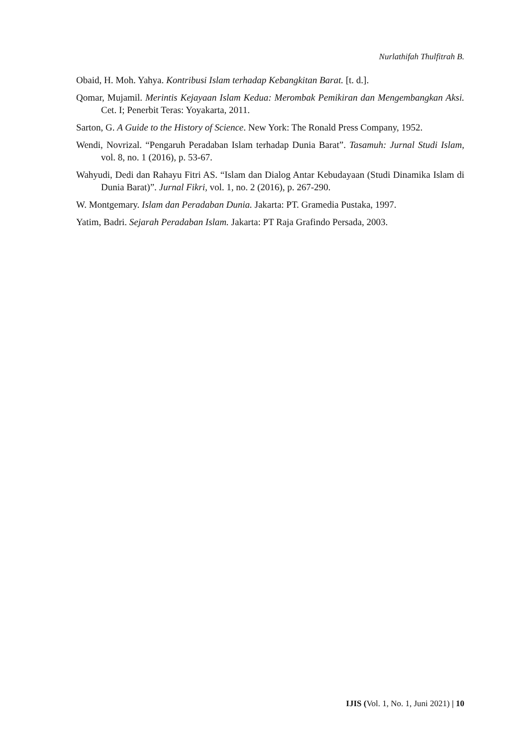Nurlathifah Thulfitrah B.
Obaid, H. Moh. Yahya. Kontribusi Islam terhadap Kebangkitan Barat. [t. d.].
Qomar, Mujamil. Merintis Kejayaan Islam Kedua: Merombak Pemikiran dan Mengembangkan Aksi. Cet. I; Penerbit Teras: Yoyakarta, 2011.
Sarton, G. A Guide to the History of Science. New York: The Ronald Press Company, 1952.
Wendi, Novrizal. “Pengaruh Peradaban Islam terhadap Dunia Barat”. Tasamuh: Jurnal Studi Islam, vol. 8, no. 1 (2016), p. 53-67.
Wahyudi, Dedi dan Rahayu Fitri AS. “Islam dan Dialog Antar Kebudayaan (Studi Dinamika Islam di Dunia Barat)”. Jurnal Fikri, vol. 1, no. 2 (2016), p. 267-290.
W. Montgemary. Islam dan Peradaban Dunia. Jakarta: PT. Gramedia Pustaka, 1997.
Yatim, Badri. Sejarah Peradaban Islam. Jakarta: PT Raja Grafindo Persada, 2003.
IJIS (Vol. 1, No. 1, Juni 2021) | 10